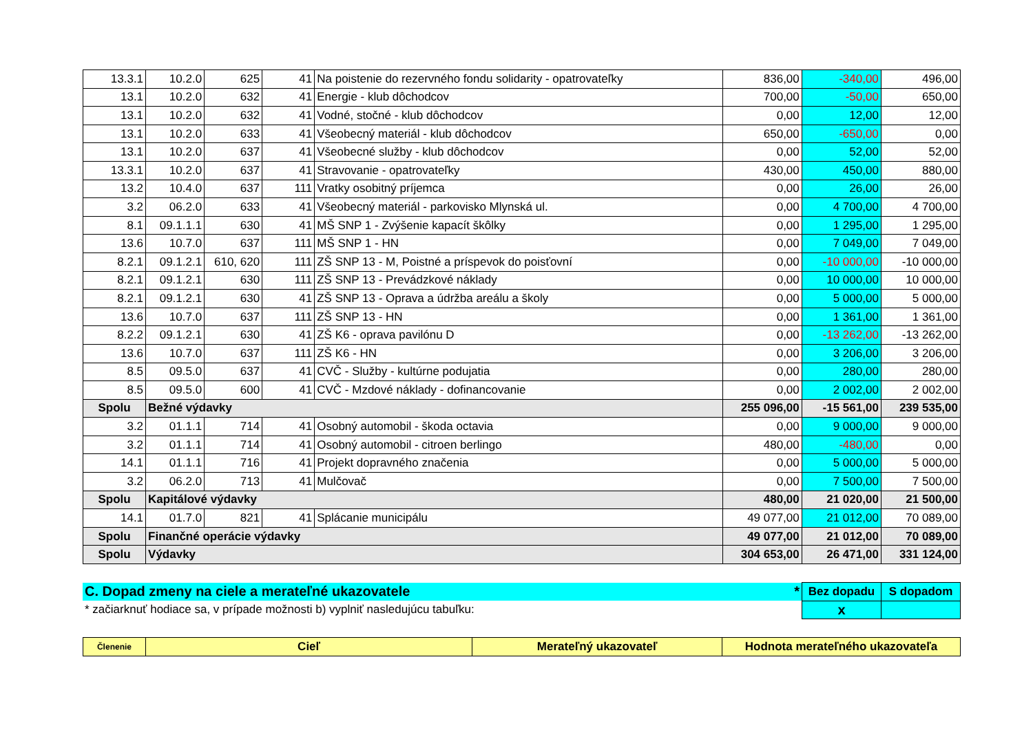| 13.3.1 | 10.2.0 | 625 | 41 | Na poistenie do rezervného fondu solidarity - opatrovateľky | 836,00 | -340,00 | 496,00 |
| 13.1 | 10.2.0 | 632 | 41 | Energie - klub dôchodcov | 700,00 | -50,00 | 650,00 |
| 13.1 | 10.2.0 | 632 | 41 | Vodné, stočné - klub dôchodcov | 0,00 | 12,00 | 12,00 |
| 13.1 | 10.2.0 | 633 | 41 | Všeobecný materiál - klub dôchodcov | 650,00 | -650,00 | 0,00 |
| 13.1 | 10.2.0 | 637 | 41 | Všeobecné služby - klub dôchodcov | 0,00 | 52,00 | 52,00 |
| 13.3.1 | 10.2.0 | 637 | 41 | Stravovanie - opatrovateľky | 430,00 | 450,00 | 880,00 |
| 13.2 | 10.4.0 | 637 | 111 | Vratky osobitný príjemca | 0,00 | 26,00 | 26,00 |
| 3.2 | 06.2.0 | 633 | 41 | Všeobecný materiál - parkovisko Mlynská ul. | 0,00 | 4 700,00 | 4 700,00 |
| 8.1 | 09.1.1.1 | 630 | 41 | MŠ SNP 1 - Zvýšenie kapacít škôlky | 0,00 | 1 295,00 | 1 295,00 |
| 13.6 | 10.7.0 | 637 | 111 | MŠ SNP 1 - HN | 0,00 | 7 049,00 | 7 049,00 |
| 8.2.1 | 09.1.2.1 | 610, 620 | 111 | ZŠ SNP 13 - M, Poistné a príspevok do poisťovní | 0,00 | -10 000,00 | -10 000,00 |
| 8.2.1 | 09.1.2.1 | 630 | 111 | ZŠ SNP 13 - Prevádzkové náklady | 0,00 | 10 000,00 | 10 000,00 |
| 8.2.1 | 09.1.2.1 | 630 | 41 | ZŠ SNP 13 - Oprava a údržba areálu a školy | 0,00 | 5 000,00 | 5 000,00 |
| 13.6 | 10.7.0 | 637 | 111 | ZŠ SNP 13 - HN | 0,00 | 1 361,00 | 1 361,00 |
| 8.2.2 | 09.1.2.1 | 630 | 41 | ZŠ K6 - oprava pavilónu D | 0,00 | -13 262,00 | -13 262,00 |
| 13.6 | 10.7.0 | 637 | 111 | ZŠ K6 - HN | 0,00 | 3 206,00 | 3 206,00 |
| 8.5 | 09.5.0 | 637 | 41 | CVČ - Služby - kultúrne podujatia | 0,00 | 280,00 | 280,00 |
| 8.5 | 09.5.0 | 600 | 41 | CVČ - Mzdové náklady - dofinancovanie | 0,00 | 2 002,00 | 2 002,00 |
| Spolu | Bežné výdavky | | | | 255 096,00 | -15 561,00 | 239 535,00 |
| 3.2 | 01.1.1 | 714 | 41 | Osobný automobil - škoda octavia | 0,00 | 9 000,00 | 9 000,00 |
| 3.2 | 01.1.1 | 714 | 41 | Osobný automobil - citroen berlingo | 480,00 | -480,00 | 0,00 |
| 14.1 | 01.1.1 | 716 | 41 | Projekt dopravného značenia | 0,00 | 5 000,00 | 5 000,00 |
| 3.2 | 06.2.0 | 713 | 41 | Mulčovač | 0,00 | 7 500,00 | 7 500,00 |
| Spolu | Kapitálové výdavky | | | | 480,00 | 21 020,00 | 21 500,00 |
| 14.1 | 01.7.0 | 821 | 41 | Splácanie municipálu | 49 077,00 | 21 012,00 | 70 089,00 |
| Spolu | Finančné operácie výdavky | | | | 49 077,00 | 21 012,00 | 70 089,00 |
| Spolu | Výdavky | | | | 304 653,00 | 26 471,00 | 331 124,00 |
| C. Dopad zmeny na ciele a merateľné ukazovatele * | Bez dopadu | S dopadom |
| * začiarknuť hodiace sa, v prípade možnosti b) vyplniť nasledujúcu tabuľku: | x | |
| Členenie | Cieľ | Merateľný ukazovateľ | Hodnota merateľného ukazovateľa |
| --- | --- | --- | --- |